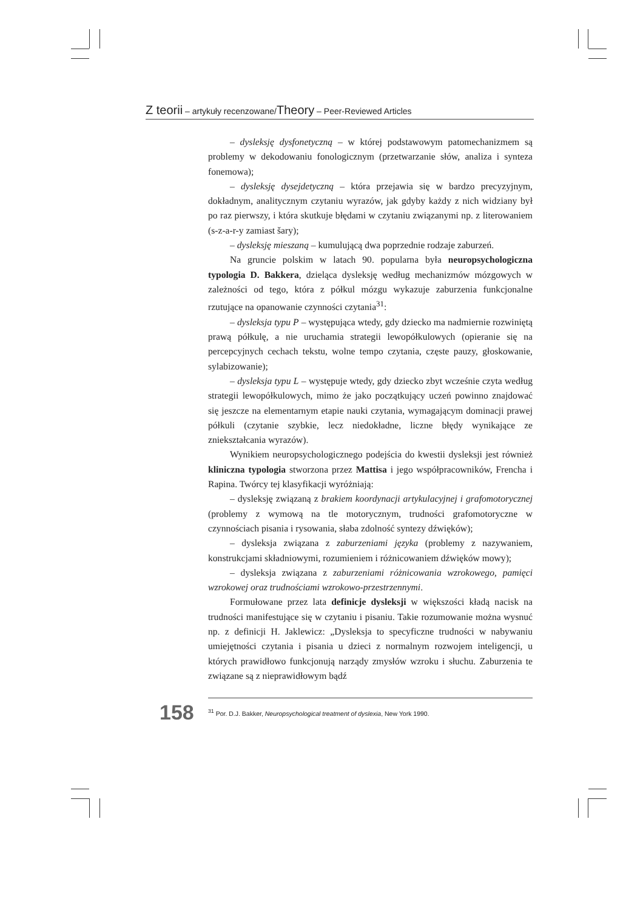Z teorii – artykuły recenzowane/Theory – Peer-Reviewed Articles
– dysleksję dysfonetyczną – w której podstawowym patomechanizmem są problemy w dekodowaniu fonologicznym (przetwarzanie słów, analiza i synteza fonemowa);
– dysleksję dysejdetyczną – która przejawia się w bardzo precyzyjnym, dokładnym, analitycznym czytaniu wyrazów, jak gdyby każdy z nich widziany był po raz pierwszy, i która skutkuje błędami w czytaniu związanymi np. z literowaniem (s-z-a-r-y zamiast šary);
– dysleksję mieszaną – kumulującą dwa poprzednie rodzaje zaburzeń.
Na gruncie polskim w latach 90. popularna była neuropsychologiczna typologia D. Bakkera, dzieląca dysleksję według mechanizmów mózgowych w zależności od tego, która z półkul mózgu wykazuje zaburzenia funkcjonalne rzutujące na opanowanie czynności czytania<sup>31</sup>:
– dysleksja typu P – występująca wtedy, gdy dziecko ma nadmiernie rozwiniętą prawą półkulę, a nie uruchamia strategii lewopółkulowych (opieranie się na percepcyjnych cechach tekstu, wolne tempo czytania, częste pauzy, głoskowanie, sylabizowanie);
– dysleksja typu L – występuje wtedy, gdy dziecko zbyt wcześnie czyta według strategii lewopółkulowych, mimo że jako początkujący uczeń powinno znajdować się jeszcze na elementarnym etapie nauki czytania, wymagającym dominacji prawej półkuli (czytanie szybkie, lecz niedokładne, liczne błędy wynikające ze zniekształcania wyrazów).
Wynikiem neuropsychologicznego podejścia do kwestii dysleksji jest również kliniczna typologia stworzona przez Mattisa i jego współpracowników, Frencha i Rapina. Twórcy tej klasyfikacji wyróżniają:
– dysleksję związaną z brakiem koordynacji artykulacyjnej i grafomotorycznej (problemy z wymową na tle motorycznym, trudności grafomotoryczne w czynnościach pisania i rysowania, słaba zdolność syntezy dźwięków);
– dysleksja związana z zaburzeniami języka (problemy z nazywaniem, konstrukcjami składniowymi, rozumieniem i różnicowaniem dźwięków mowy);
– dysleksja związana z zaburzeniami różnicowania wzrokowego, pamięci wzrokowej oraz trudnościami wzrokowo-przestrzennymi.
Formułowane przez lata definicje dysleksji w większości kładą nacisk na trudności manifestujące się w czytaniu i pisaniu. Takie rozumowanie można wysnuć np. z definicji H. Jaklewicz: „Dysleksja to specyficzne trudności w nabywaniu umiejętności czytania i pisania u dzieci z normalnym rozwojem inteligencji, u których prawidłowo funkcjonują narządy zmysłów wzroku i słuchu. Zaburzenia te związane są z nieprawidłowym bądź
158<sup>31</sup> Por. D.J. Bakker, Neuropsychological treatment of dyslexia, New York 1990.